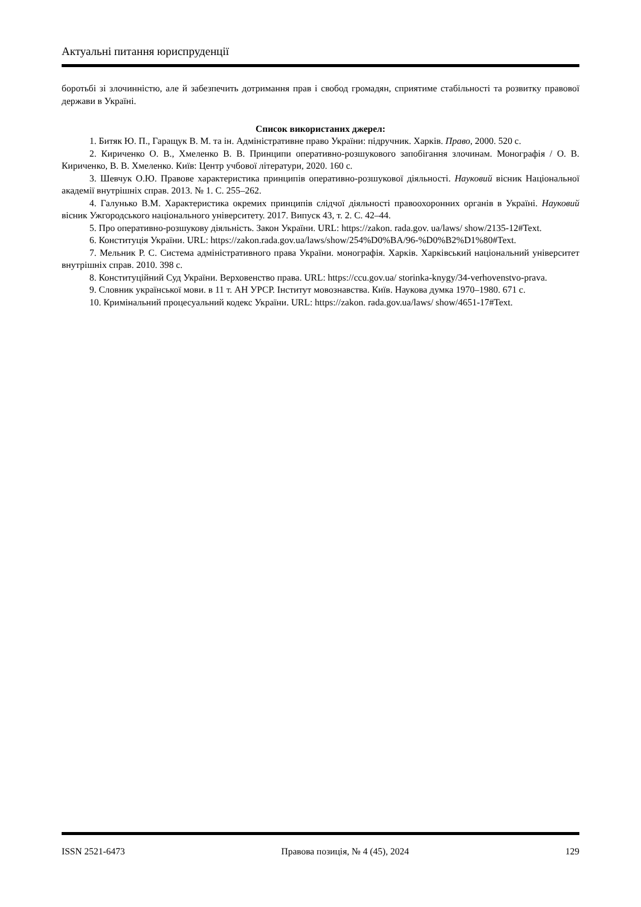Актуальні питання юриспруденції
боротьбі зі злочинністю, але й забезпечить дотримання прав і свобод громадян, сприятиме стабільності та розвитку правової держави в Україні.
Список використаних джерел:
1. Битяк Ю. П., Гаращук В. М. та ін. Адміністративне право України: підручник. Харків. Право, 2000. 520 с.
2. Кириченко О. В., Хмеленко В. В. Принципи оперативно-розшукового запобігання злочинам. Монографія / О. В. Кириченко, В. В. Хмеленко. Київ: Центр учбової літератури, 2020. 160 с.
3. Шевчук О.Ю. Правове характеристика принципів оперативно-розшукової діяльності. Науковий вісник Національної академії внутрішніх справ. 2013. № 1. С. 255–262.
4. Галунько В.М. Характеристика окремих принципів слідчої діяльності правоохоронних органів в Україні. Науковий вісник Ужгородського національного університету. 2017. Випуск 43, т. 2. С. 42–44.
5. Про оперативно-розшукову діяльність. Закон України. URL: https://zakon. rada.gov. ua/laws/ show/2135-12#Text.
6. Конституція України. URL: https://zakon.rada.gov.ua/laws/show/254%D0%BA/96-%D0%B2%D1%80#Text.
7. Мельник Р. С. Система адміністративного права України. монографія. Харків. Харківський національний університет внутрішніх справ. 2010. 398 с.
8. Конституційний Суд України. Верховенство права. URL: https://ccu.gov.ua/ storinka-knygy/34-verhovenstvo-prava.
9. Словник української мови. в 11 т. АН УРСР. Інститут мовознавства. Київ. Наукова думка 1970–1980. 671 с.
10. Кримінальний процесуальний кодекс України. URL: https://zakon. rada.gov.ua/laws/ show/4651-17#Text.
ISSN 2521-6473 Правова позиція, № 4 (45), 2024 129